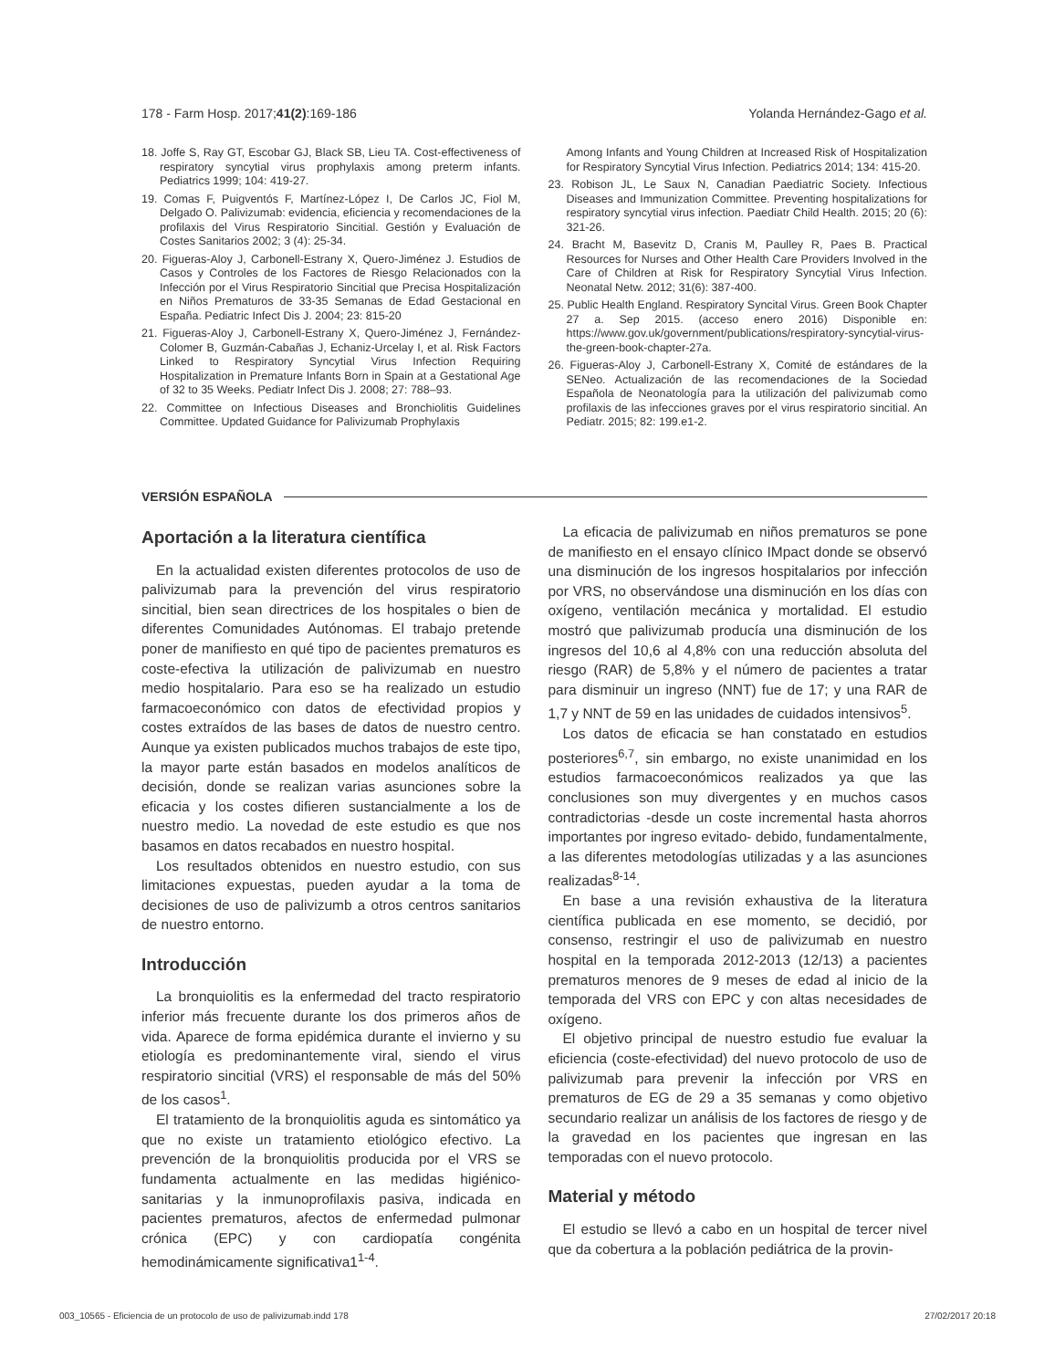178 - Farm Hosp. 2017;41(2):169-186 Yolanda Hernández-Gago et al.
18. Joffe S, Ray GT, Escobar GJ, Black SB, Lieu TA. Cost-effectiveness of respiratory syncytial virus prophylaxis among preterm infants. Pediatrics 1999; 104: 419-27.
19. Comas F, Puigventós F, Martínez-López I, De Carlos JC, Fiol M, Delgado O. Palivizumab: evidencia, eficiencia y recomendaciones de la profilaxis del Virus Respiratorio Sincitial. Gestión y Evaluación de Costes Sanitarios 2002; 3 (4): 25-34.
20. Figueras-Aloy J, Carbonell-Estrany X, Quero-Jiménez J. Estudios de Casos y Controles de los Factores de Riesgo Relacionados con la Infección por el Virus Respiratorio Sincitial que Precisa Hospitalización en Niños Prematuros de 33-35 Semanas de Edad Gestacional en España. Pediatric Infect Dis J. 2004; 23: 815-20
21. Figueras-Aloy J, Carbonell-Estrany X, Quero-Jiménez J, Fernández-Colomer B, Guzmán-Cabañas J, Echaniz-Urcelay I, et al. Risk Factors Linked to Respiratory Syncytial Virus Infection Requiring Hospitalization in Premature Infants Born in Spain at a Gestational Age of 32 to 35 Weeks. Pediatr Infect Dis J. 2008; 27: 788–93.
22. Committee on Infectious Diseases and Bronchiolitis Guidelines Committee. Updated Guidance for Palivizumab Prophylaxis
Among Infants and Young Children at Increased Risk of Hospitalization for Respiratory Syncytial Virus Infection. Pediatrics 2014; 134: 415-20.
23. Robison JL, Le Saux N, Canadian Paediatric Society. Infectious Diseases and Immunization Committee. Preventing hospitalizations for respiratory syncytial virus infection. Paediatr Child Health. 2015; 20 (6): 321-26.
24. Bracht M, Basevitz D, Cranis M, Paulley R, Paes B. Practical Resources for Nurses and Other Health Care Providers Involved in the Care of Children at Risk for Respiratory Syncytial Virus Infection. Neonatal Netw. 2012; 31(6): 387-400.
25. Public Health England. Respiratory Syncital Virus. Green Book Chapter 27 a. Sep 2015. (acceso enero 2016) Disponible en: https://www.gov.uk/government/publications/respiratory-syncytial-virus-the-green-book-chapter-27a.
26. Figueras-Aloy J, Carbonell-Estrany X, Comité de estándares de la SENeo. Actualización de las recomendaciones de la Sociedad Española de Neonatología para la utilización del palivizumab como profilaxis de las infecciones graves por el virus respiratorio sincitial. An Pediatr. 2015; 82: 199.e1-2.
VERSIÓN ESPAÑOLA
Aportación a la literatura científica
En la actualidad existen diferentes protocolos de uso de palivizumab para la prevención del virus respiratorio sincitial, bien sean directrices de los hospitales o bien de diferentes Comunidades Autónomas. El trabajo pretende poner de manifiesto en qué tipo de pacientes prematuros es coste-efectiva la utilización de palivizumab en nuestro medio hospitalario. Para eso se ha realizado un estudio farmacoeconómico con datos de efectividad propios y costes extraídos de las bases de datos de nuestro centro. Aunque ya existen publicados muchos trabajos de este tipo, la mayor parte están basados en modelos analíticos de decisión, donde se realizan varias asunciones sobre la eficacia y los costes difieren sustancialmente a los de nuestro medio. La novedad de este estudio es que nos basamos en datos recabados en nuestro hospital.
Los resultados obtenidos en nuestro estudio, con sus limitaciones expuestas, pueden ayudar a la toma de decisiones de uso de palivizumb a otros centros sanitarios de nuestro entorno.
Introducción
La bronquiolitis es la enfermedad del tracto respiratorio inferior más frecuente durante los dos primeros años de vida. Aparece de forma epidémica durante el invierno y su etiología es predominantemente viral, siendo el virus respiratorio sincitial (VRS) el responsable de más del 50% de los casos<sup>1</sup>.
El tratamiento de la bronquiolitis aguda es sintomático ya que no existe un tratamiento etiológico efectivo. La prevención de la bronquiolitis producida por el VRS se fundamenta actualmente en las medidas higiénico-sanitarias y la inmunoprofilaxis pasiva, indicada en pacientes prematuros, afectos de enfermedad pulmonar crónica (EPC) y con cardiopatía congénita hemodinámicamente significativa1<sup>1-4</sup>.
La eficacia de palivizumab en niños prematuros se pone de manifiesto en el ensayo clínico IMpact donde se observó una disminución de los ingresos hospitalarios por infección por VRS, no observándose una disminución en los días con oxígeno, ventilación mecánica y mortalidad. El estudio mostró que palivizumab producía una disminución de los ingresos del 10,6 al 4,8% con una reducción absoluta del riesgo (RAR) de 5,8% y el número de pacientes a tratar para disminuir un ingreso (NNT) fue de 17; y una RAR de 1,7 y NNT de 59 en las unidades de cuidados intensivos<sup>5</sup>.
Los datos de eficacia se han constatado en estudios posteriores<sup>6,7</sup>, sin embargo, no existe unanimidad en los estudios farmacoeconómicos realizados ya que las conclusiones son muy divergentes y en muchos casos contradictorias -desde un coste incremental hasta ahorros importantes por ingreso evitado- debido, fundamentalmente, a las diferentes metodologías utilizadas y a las asunciones realizadas<sup>8-14</sup>.
En base a una revisión exhaustiva de la literatura científica publicada en ese momento, se decidió, por consenso, restringir el uso de palivizumab en nuestro hospital en la temporada 2012-2013 (12/13) a pacientes prematuros menores de 9 meses de edad al inicio de la temporada del VRS con EPC y con altas necesidades de oxígeno.
El objetivo principal de nuestro estudio fue evaluar la eficiencia (coste-efectividad) del nuevo protocolo de uso de palivizumab para prevenir la infección por VRS en prematuros de EG de 29 a 35 semanas y como objetivo secundario realizar un análisis de los factores de riesgo y de la gravedad en los pacientes que ingresan en las temporadas con el nuevo protocolo.
Material y método
El estudio se llevó a cabo en un hospital de tercer nivel que da cobertura a la población pediátrica de la provin-
003_10565 - Eficiencia de un protocolo de uso de palivizumab.indd 178 27/02/2017 20:18